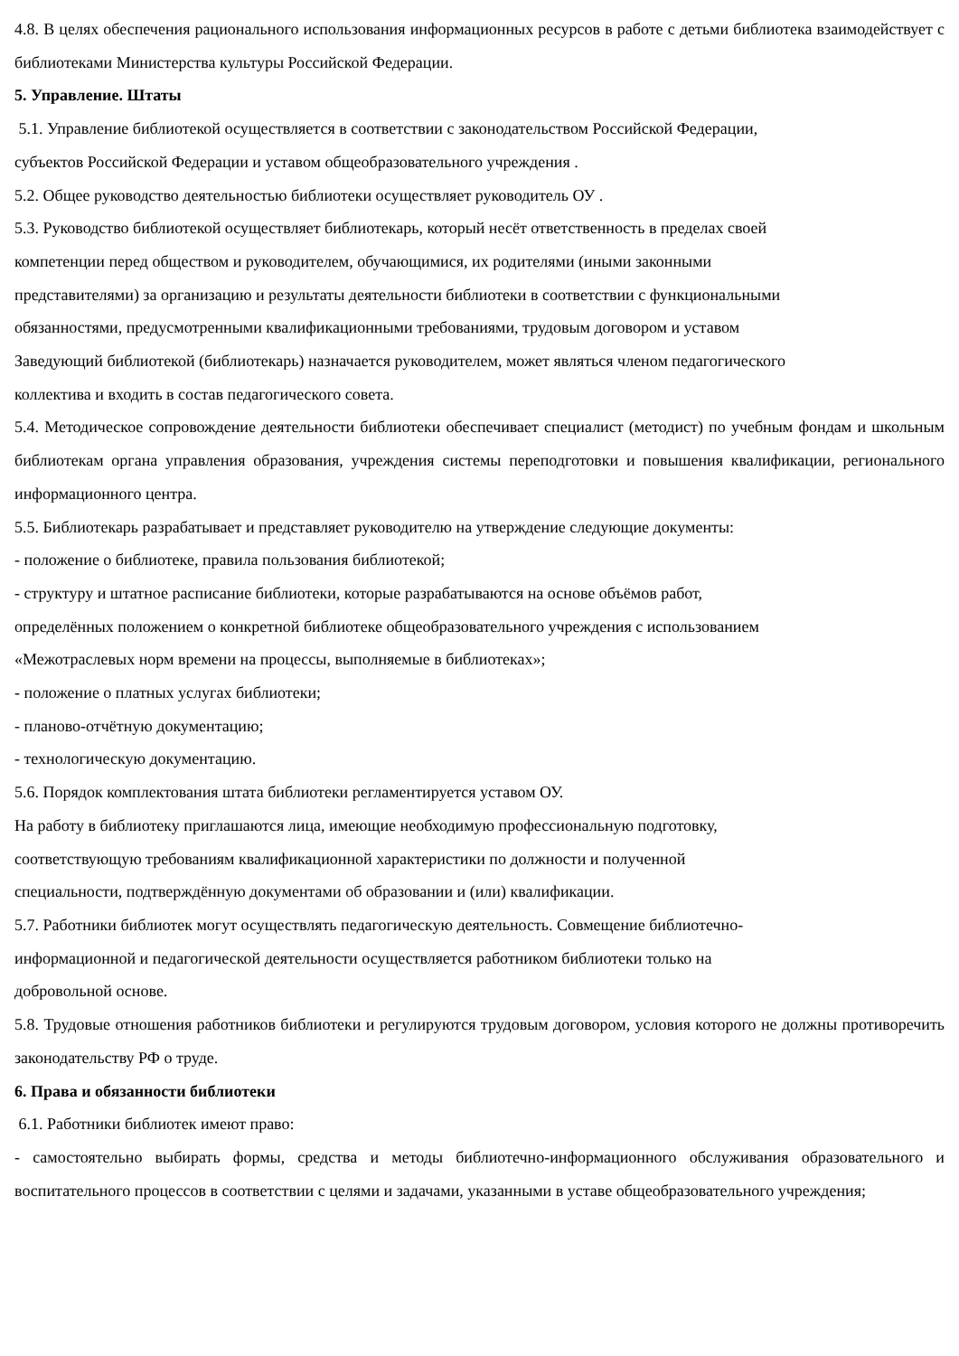4.8. В целях обеспечения рационального использования информационных ресурсов в работе с детьми библиотека взаимодействует с библиотеками Министерства культуры Российской Федерации.
5. Управление. Штаты
5.1. Управление библиотекой осуществляется в соответствии с законодательством Российской Федерации,
субъектов Российской Федерации и уставом общеобразовательного учреждения .
5.2. Общее руководство деятельностью библиотеки осуществляет руководитель ОУ .
5.3. Руководство библиотекой осуществляет библиотекарь, который несёт ответственность в пределах своей
компетенции перед обществом и руководителем, обучающимися, их родителями (иными законными
представителями) за организацию и результаты деятельности библиотеки в соответствии с функциональными
обязанностями, предусмотренными квалификационными требованиями, трудовым договором и уставом
Заведующий библиотекой (библиотекарь) назначается руководителем, может являться членом педагогического
коллектива и входить в состав педагогического совета.
5.4. Методическое сопровождение деятельности библиотеки обеспечивает специалист (методист) по учебным фондам и школьным библиотекам органа управления образования, учреждения системы переподготовки и повышения квалификации, регионального информационного центра.
5.5. Библиотекарь разрабатывает и представляет руководителю на утверждение следующие документы:
- положение о библиотеке, правила пользования библиотекой;
- структуру и штатное расписание библиотеки, которые разрабатываются на основе объёмов работ,
определённых положением о конкретной библиотеке общеобразовательного учреждения с использованием
«Межотраслевых норм времени на процессы, выполняемые в библиотеках»;
- положение о платных услугах библиотеки;
- планово-отчётную документацию;
- технологическую документацию.
5.6. Порядок комплектования штата библиотеки регламентируется уставом ОУ.
На работу в библиотеку приглашаются лица, имеющие необходимую профессиональную подготовку,
соответствующую требованиям квалификационной характеристики по должности и полученной
специальности, подтверждённую документами об образовании и (или) квалификации.
5.7. Работники библиотек могут осуществлять педагогическую деятельность. Совмещение библиотечно-
информационной и педагогической деятельности осуществляется работником библиотеки только на
добровольной основе.
5.8. Трудовые отношения работников библиотеки и регулируются трудовым договором, условия которого не должны противоречить законодательству РФ о труде.
6. Права и обязанности библиотеки
6.1. Работники библиотек имеют право:
- самостоятельно выбирать формы, средства и методы библиотечно-информационного обслуживания образовательного и воспитательного процессов в соответствии с целями и задачами, указанными в уставе общеобразовательного учреждения;